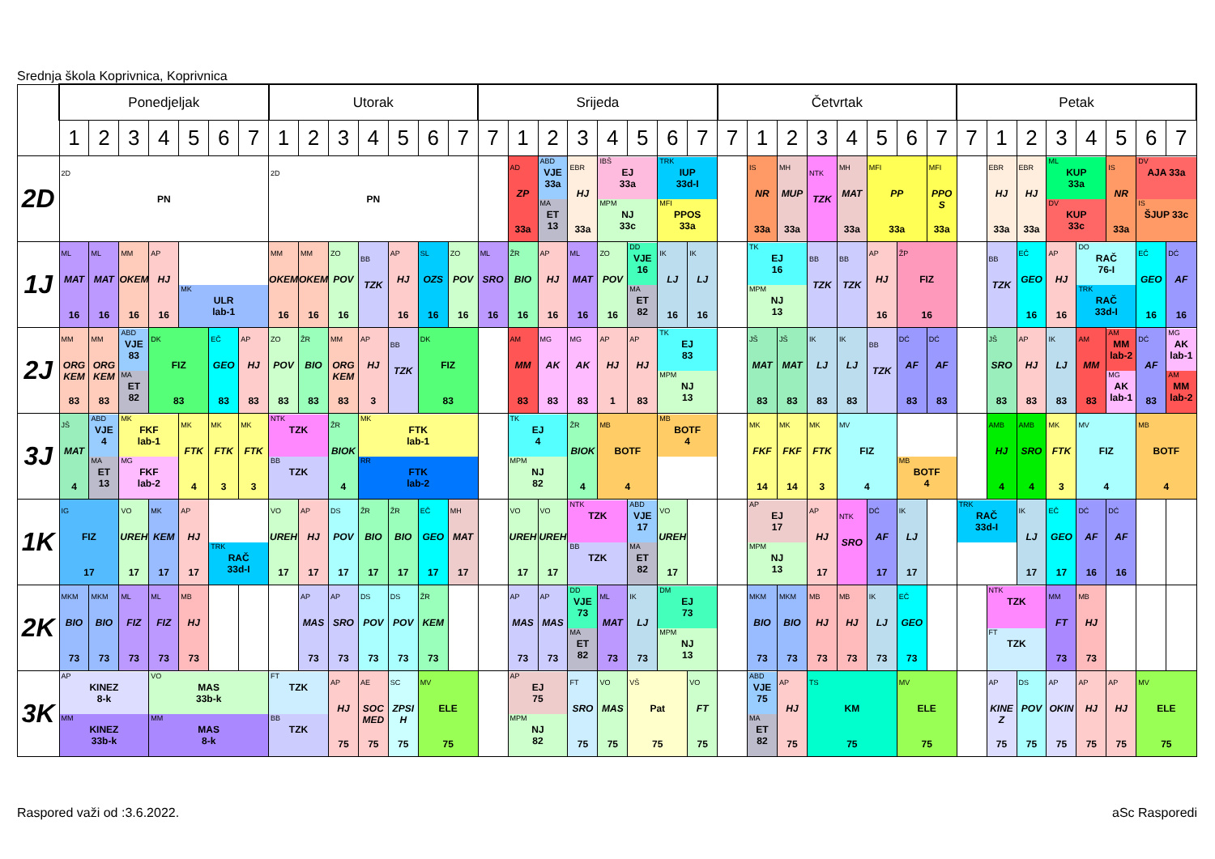Srednja škola Koprivnica, Koprivnica
| | Ponedjeljak | | | | | | | Utorak | | | | | | | Srijeda | | | | | | | | Četvrtak | | | | | | | | Petak | | | | | | | |
| --- | --- | --- | --- | --- | --- | --- | --- | --- | --- | --- | --- | --- | --- | --- | --- | --- | --- | --- | --- | --- | --- | --- | --- | --- | --- | --- | --- | --- | --- | --- | --- | --- | --- | --- | --- | --- | --- | --- |
| | 1 | 2 | 3 | 4 | 5 | 6 | 7 | 1 | 2 | 3 | 4 | 5 | 6 | 7 | 7 | 1 | 2 | 3 | 4 | 5 | 6 | 7 | 7 | 1 | 2 | 3 | 4 | 5 | 6 | 7 | 7 | 1 | 2 | 3 | 4 | 5 | 6 | 7 |
| 2D | 2D PN | | | | | | | 2D PN | | | | | | | | AD ZP 33a | ABD VJE 33a MA ET 13 | EBR HJ 33a | IBŠ EJ 33a MPM NJ 33c | | TRK IUP 33d-I MFI PPOS 33a | | | IS NR 33a | MH MUP 33a | NTK TZK | MH MAT 33a | MFI PP 33a | | MFI PPO S 33a | | EBR HJ 33a | EBR HJ 33a | ML KUP 33a DV KUP 33c | | IS NR 33a | DV AJA 33a IS ŠJUP 33c | |
| 1J | ML MAT 16 | ML MAT 16 | MM OKEM 16 | AP HJ 16 | MK ULR lab-1 | | | MM OKEM 16 | MM OKEM 16 | ZO POV 16 | BB TZK | AP HJ 16 | SL OZS 16 | ZO POV 16 | ML SRO 16 | ŽR BIO 16 | AP HJ 16 | ML MAT 16 | ZO POV 16 | DD VJE 16 MA ET 82 | IK LJ 16 | IK LJ 16 | | TK EJ 16 MPM NJ 13 | | BB TZK | BB TZK | AP HJ 16 | ŽP FIZ 16 | | | BB TZK | EČ GEO 16 | AP HJ 16 | DO RAČ 76-I TRK RAČ 33d-I | | EČ GEO 16 | DĆ AF 16 |
| 2J | MM ORG KEM 83 | MM ORG KEM 83 | ABD VJE 83 MA ET 82 | DK FIZ 83 | | EČ GEO 83 | AP HJ 83 | ZO POV 83 | ŽR BIO 83 | MM ORG KEM 83 | AP HJ 3 | BB TZK | DK FIZ 83 | | | AM MM 83 | MG AK 83 | MG AK 83 | AP HJ 1 | AP HJ 83 | TK EJ 83 MPM NJ 13 | | | JŠ MAT 83 | JŠ MAT 83 | IK LJ 83 | IK LJ 83 | BB TZK | DĆ AF 83 | DĆ AF 83 | | JŠ SRO 83 | AP HJ 83 | IK LJ 83 | AM MM 83 | AM MM lab-2 MG AK lab-1 | DĆ AF 83 | MG AK lab-1 AM MM lab-2 |
| 3J | JŠ MAT 4 | ABD VJE 4 MA ET 13 | MK FKF lab-1 MG FKF lab-2 | | MK FTK 4 | MK FTK 3 | MK FTK 3 | NTK TZK BB TZK | | ŽR BIOK 4 | MK FTK lab-1 RR FTK lab-2 | | | | | TK EJ 4 MPM NJ 82 | | ŽR BIOK 4 | MB BOTF 4 | | MB BOTF 4 | | | MK FKF 14 | MK FKF 14 | MK FTK 3 | MV FIZ 4 | | MB BOTF 4 | | | AMB HJ 4 | AMB SRO 4 | MK FTK 3 | MV FIZ 4 | | MB BOTF 4 | |
| 1K | IG FIZ 17 | | VO UREH 17 | MK KEM 17 | AP HJ 17 | TRK RAČ 33d-I | | VO UREH 17 | AP HJ 17 | DS POV 17 | ŽR BIO 17 | ŽR BIO 17 | EČ GEO 17 | MH MAT 17 | | VO UREH 17 | VO UREH 17 | NTK TZK BB TZK | | ABD VJE 17 MA ET 82 | VO UREH 17 | | | AP EJ 17 MPM NJ 13 | | AP HJ 17 | NTK SRO | DĆ AF 17 | IK LJ 17 | | TRK RAČ 33d-I | | IK LJ 17 | EČ GEO 17 | DĆ AF 16 | DĆ AF 16 | | |
| 2K | MKM BIO 73 | MKM BIO 73 | ML FIZ 73 | ML FIZ 73 | MB HJ 73 | | | | AP MAS 73 | AP SRO 73 | DS POV 73 | DS POV 73 | ŽR KEM 73 | | | AP MAS 73 | AP MAS 73 | DD VJE 73 MA ET 82 | ML MAT 73 | IK LJ 73 | DM EJ 73 MPM NJ 13 | | | MKM BIO 73 | MKM BIO 73 | MB HJ 73 | MB HJ 73 | IK LJ 73 | EČ GEO 73 | | | NTK TZK FT TZK | | MM FT 73 | MB HJ 73 | | | |
| 3K | AP KINEZ 8-k MM KINEZ 33b-k | | | VO MAS 33b-k MM MAS 8-k | | | | FT TZK BB TZK | | AP HJ 75 | AE SOC MED 75 | SC ZPSI H 75 | MV ELE 75 | | | AP EJ 75 MPM NJ 82 | | FT SRO 75 | VO MAS 75 | VŠ Pat 75 | | VO FT 75 | | ABD VJE 75 MA ET 82 | AP HJ 75 | TS KM 75 | | | MV ELE 75 | | | AP KINE Z 75 | DS POV 75 | AP OKIN 75 | AP HJ 75 | AP HJ 75 | MV ELE 75 | |
Raspored važi od :3.6.2022. aSc Rasporedi